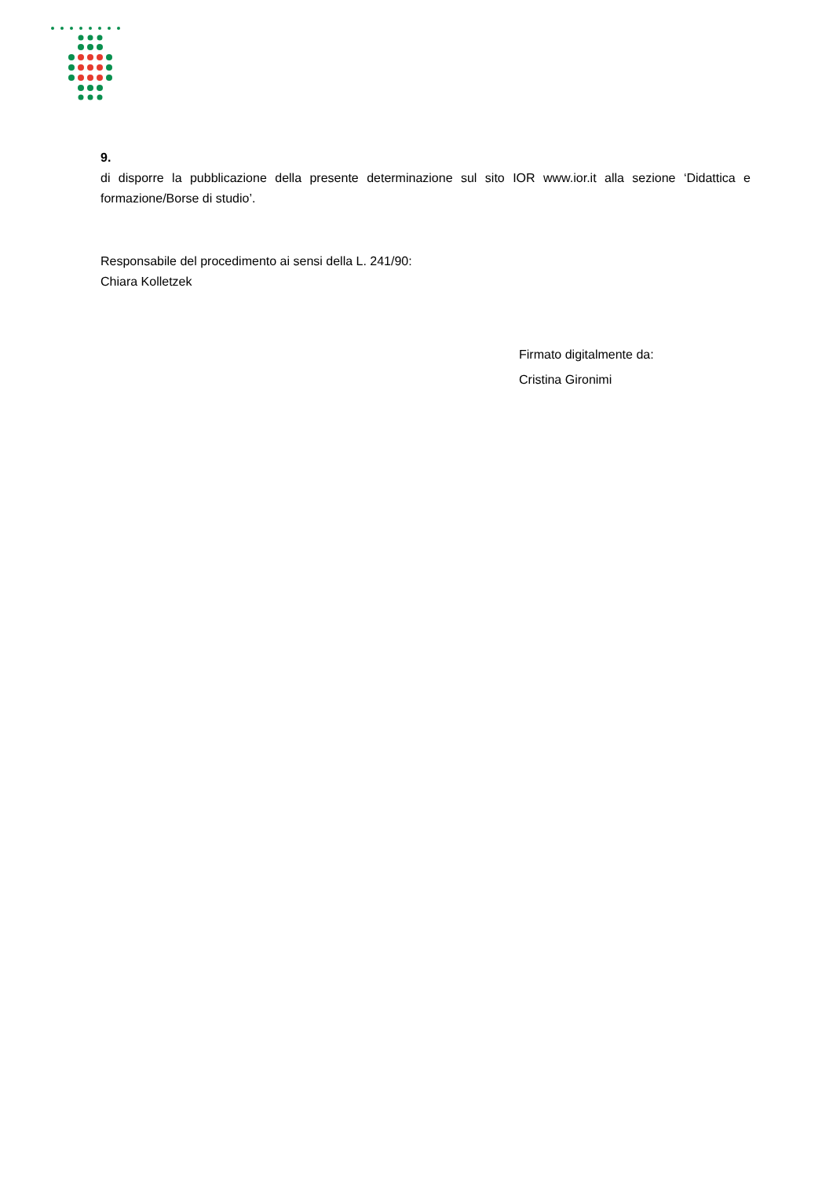9.
di disporre la pubblicazione della presente determinazione sul sito IOR www.ior.it alla sezione ‘Didattica e formazione/Borse di studio’.
Responsabile del procedimento ai sensi della L. 241/90:
Chiara Kolletzek
Firmato digitalmente da:
Cristina Gironimi